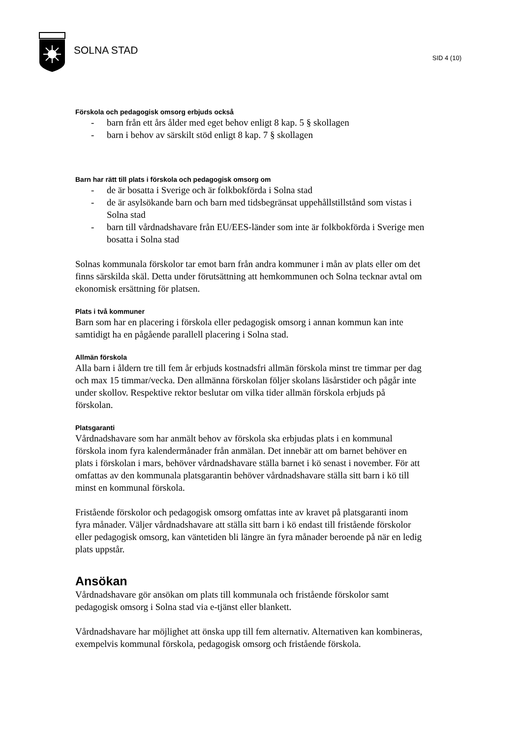SOLNA STAD
SID 4 (10)
Förskola och pedagogisk omsorg erbjuds också
- barn från ett års ålder med eget behov enligt 8 kap. 5 § skollagen
- barn i behov av särskilt stöd enligt 8 kap. 7 § skollagen
Barn har rätt till plats i förskola och pedagogisk omsorg om
- de är bosatta i Sverige och är folkbokförda i Solna stad
- de är asylsökande barn och barn med tidsbegränsat uppehållstillstånd som vistas i Solna stad
- barn till vårdnadshavare från EU/EES-länder som inte är folkbokförda i Sverige men bosatta i Solna stad
Solnas kommunala förskolor tar emot barn från andra kommuner i mån av plats eller om det finns särskilda skäl. Detta under förutsättning att hemkommunen och Solna tecknar avtal om ekonomisk ersättning för platsen.
Plats i två kommuner
Barn som har en placering i förskola eller pedagogisk omsorg i annan kommun kan inte samtidigt ha en pågående parallell placering i Solna stad.
Allmän förskola
Alla barn i åldern tre till fem år erbjuds kostnadsfri allmän förskola minst tre timmar per dag och max 15 timmar/vecka. Den allmänna förskolan följer skolans läsårstider och pågår inte under skollov. Respektive rektor beslutar om vilka tider allmän förskola erbjuds på förskolan.
Platsgaranti
Vårdnadshavare som har anmält behov av förskola ska erbjudas plats i en kommunal förskola inom fyra kalendermånader från anmälan. Det innebär att om barnet behöver en plats i förskolan i mars, behöver vårdnadshavare ställa barnet i kö senast i november. För att omfattas av den kommunala platsgarantin behöver vårdnadshavare ställa sitt barn i kö till minst en kommunal förskola.
Fristående förskolor och pedagogisk omsorg omfattas inte av kravet på platsgaranti inom fyra månader. Väljer vårdnadshavare att ställa sitt barn i kö endast till fristående förskolor eller pedagogisk omsorg, kan väntetiden bli längre än fyra månader beroende på när en ledig plats uppstår.
Ansökan
Vårdnadshavare gör ansökan om plats till kommunala och fristående förskolor samt pedagogisk omsorg i Solna stad via e-tjänst eller blankett.
Vårdnadshavare har möjlighet att önska upp till fem alternativ. Alternativen kan kombineras, exempelvis kommunal förskola, pedagogisk omsorg och fristående förskola.